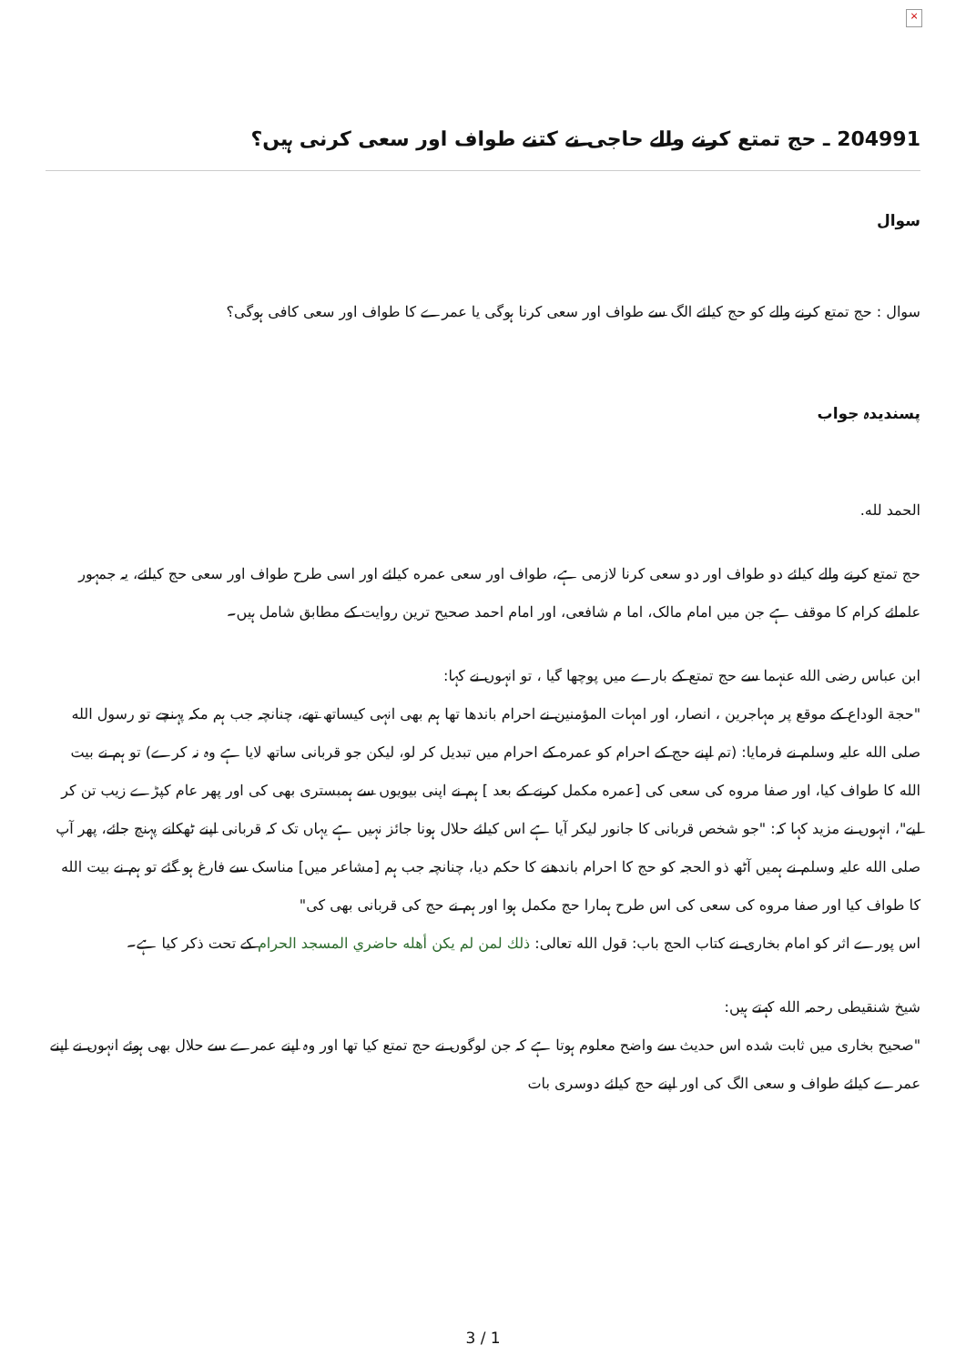×
204991 ـ حج تمتع كرنے والے حاجی نے كتنے طواف اور سعی كرنی ہیں؟
سوال
سوال : حج تمتع كرنے والے كو حج كيلئے الگ سے طواف اور سعی كرنا ہوگی يا عمرے كا طواف اور سعی كافی ہوگی؟
پسندیدہ جواب
الحمد لله.
حج تمتع كرنے والے كيلئے دو طواف اور دو سعی كرنا لازمی ہے، طواف اور سعی عمره كيلئے اور اسی طرح طواف اور سعی حج كيلئے، يہ جمہور علمائے كرام كا موقف ہے جن ميں امام مالک، اما م شافعی، اور امام احمد صحيح ترين روايت كے مطابق شامل ہيں۔
ابن عباس رضی الله عنہما سے حج تمتع كے بارے ميں پوچھا گيا ، تو انہوں نے كہا:
"حجة الوداع كے موقع پر مہاجرين ، انصار، اور امہات المؤمنين نے احرام باندھا تھا ہم بھی انہی كيساتھ تھے، چنانچہ جب ہم مكہ پہنچے تو رسول الله صلی الله عليہ وسلم نے فرمايا: (تم اپنے حج كے احرام كو عمره كے احرام ميں تبديل كر لو، ليكن جو قربانی ساتھ لايا ہے وہ نہ كرے) تو ہم نے بيت الله كا طواف كيا، اور صفا مروه كی سعی كی [عمره مكمل كرنے كے بعد ] ہم نے اپنی بيويوں سے ہمبستری بھی كی اور پھر عام كپڑے زيب تن كر ليے"، انہوں نے مزيد كہا كہ: "جو شخص قربانی كا جانور ليكر آيا ہے اس كيلئے حلال ہونا جائز نہيں ہے يہاں تک كہ قربانی اپنے ٹھكانے پہنچ جائے، پھر آپ صلی الله عليہ وسلم نے ہميں آٹھ ذو الحجہ كو حج كا احرام باندھنے كا حكم ديا، چنانچہ جب ہم [مشاعر ميں] مناسک سے فارغ ہو گئے تو ہم نے بيت الله كا طواف كيا اور صفا مروه كی سعی كی اس طرح ہمارا حج مكمل ہوا اور ہم نے حج كی قربانی بھی كی"
اس پورے اثر كو امام بخاری نے كتاب الحج باب: قول الله تعالى: ذلك لمن لم يكن أهله حاضري المسجد الحرام كے تحت ذكر كيا ہے۔
شيخ شنقيطی رحمہ الله كہتے ہيں:
"صحيح بخاری ميں ثابت شده اس حديث سے واضح معلوم ہوتا ہے كہ جن لوگوں نے حج تمتع كيا تھا اور وہ اپنے عمرے سے حلال بھی ہوئے انہوں نے اپنے عمرے كيلئے طواف و سعی الگ كی اور اپنے حج كيلئے دوسری بات
3 / 1